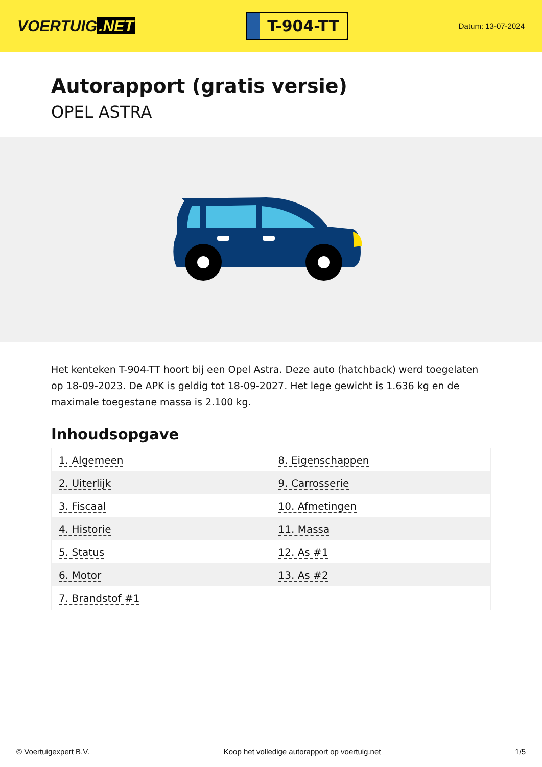VOERTUIG.NET
T-904-TT
Datum: 13-07-2024
Autorapport (gratis versie)
OPEL ASTRA
Het kenteken T-904-TT hoort bij een Opel Astra. Deze auto (hatchback) werd toegelaten op 18-09-2023. De APK is geldig tot 18-09-2027. Het lege gewicht is 1.636 kg en de maximale toegestane massa is 2.100 kg.
Inhoudsopgave
| 1. Algemeen | 8. Eigenschappen |
| 2. Uiterlijk | 9. Carrosserie |
| 3. Fiscaal | 10. Afmetingen |
| 4. Historie | 11. Massa |
| 5. Status | 12. As #1 |
| 6. Motor | 13. As #2 |
| 7. Brandstof #1 | |
© Voertuigexpert B.V. Koop het volledige autorapport op voertuig.net 1/5